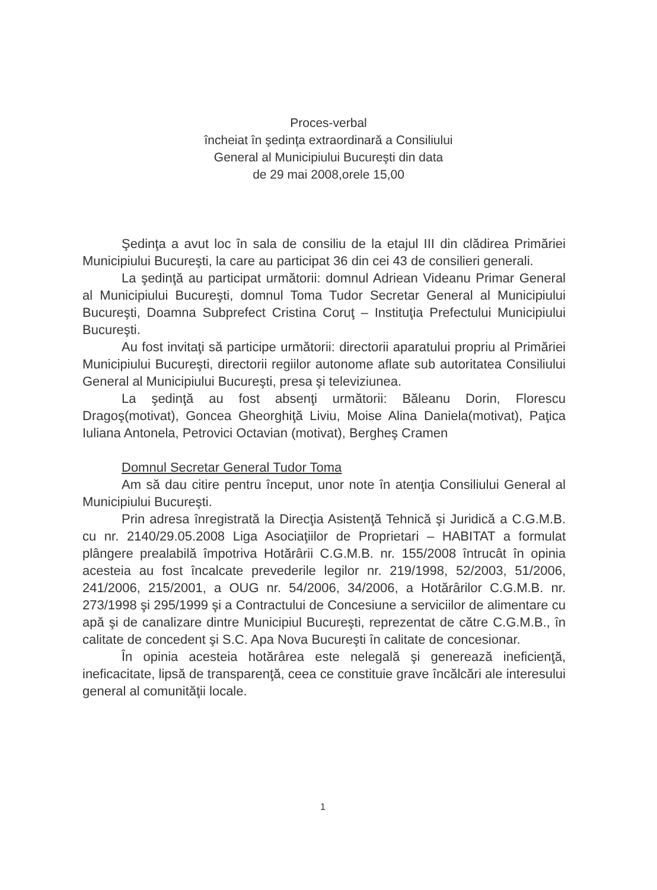Proces-verbal
încheiat în şedinţa extraordinară a Consiliului
General al Municipiului Bucureşti din data
de 29 mai 2008,orele 15,00
Şedinţa a avut loc în sala de consiliu de la etajul III din clădirea Primăriei Municipiului Bucureşti, la care au participat 36 din cei 43 de consilieri generali.
La şedinţă au participat următorii: domnul Adriean Videanu Primar General al Municipiului Bucureşti, domnul Toma Tudor Secretar General al Municipiului Bucureşti, Doamna Subprefect Cristina Coruţ – Instituţia Prefectului Municipiului Bucureşti.
Au fost invitaţi să participe următorii: directorii aparatului propriu al Primăriei Municipiului Bucureşti, directorii regiilor autonome aflate sub autoritatea Consiliului General al Municipiului Bucureşti, presa şi televiziunea.
La şedinţă au fost absenţi următorii: Băleanu Dorin, Florescu Dragoş(motivat), Goncea Gheorghiţă Liviu, Moise Alina Daniela(motivat), Paţica Iuliana Antonela, Petrovici Octavian (motivat), Bergheş Cramen
Domnul Secretar General Tudor Toma
Am să dau citire pentru început, unor note în atenţia Consiliului General al Municipiului Bucureşti.
Prin adresa înregistrată la Direcţia Asistenţă Tehnică şi Juridică a C.G.M.B. cu nr. 2140/29.05.2008 Liga Asociaţiilor de Proprietari – HABITAT a formulat plângere prealabilă împotriva Hotărârii C.G.M.B. nr. 155/2008 întrucât în opinia acesteia au fost încalcate prevederile legilor nr. 219/1998, 52/2003, 51/2006, 241/2006, 215/2001, a OUG nr. 54/2006, 34/2006, a Hotărârilor C.G.M.B. nr. 273/1998 şi 295/1999 şi a Contractului de Concesiune a serviciilor de alimentare cu apă şi de canalizare dintre Municipiul Bucureşti, reprezentat de către C.G.M.B., în calitate de concedent şi S.C. Apa Nova Bucureşti în calitate de concesionar.
În opinia acesteia hotărârea este nelegală şi generează ineficienţă, ineficacitate, lipsă de transparenţă, ceea ce constituie grave încălcări ale interesului general al comunităţii locale.
1